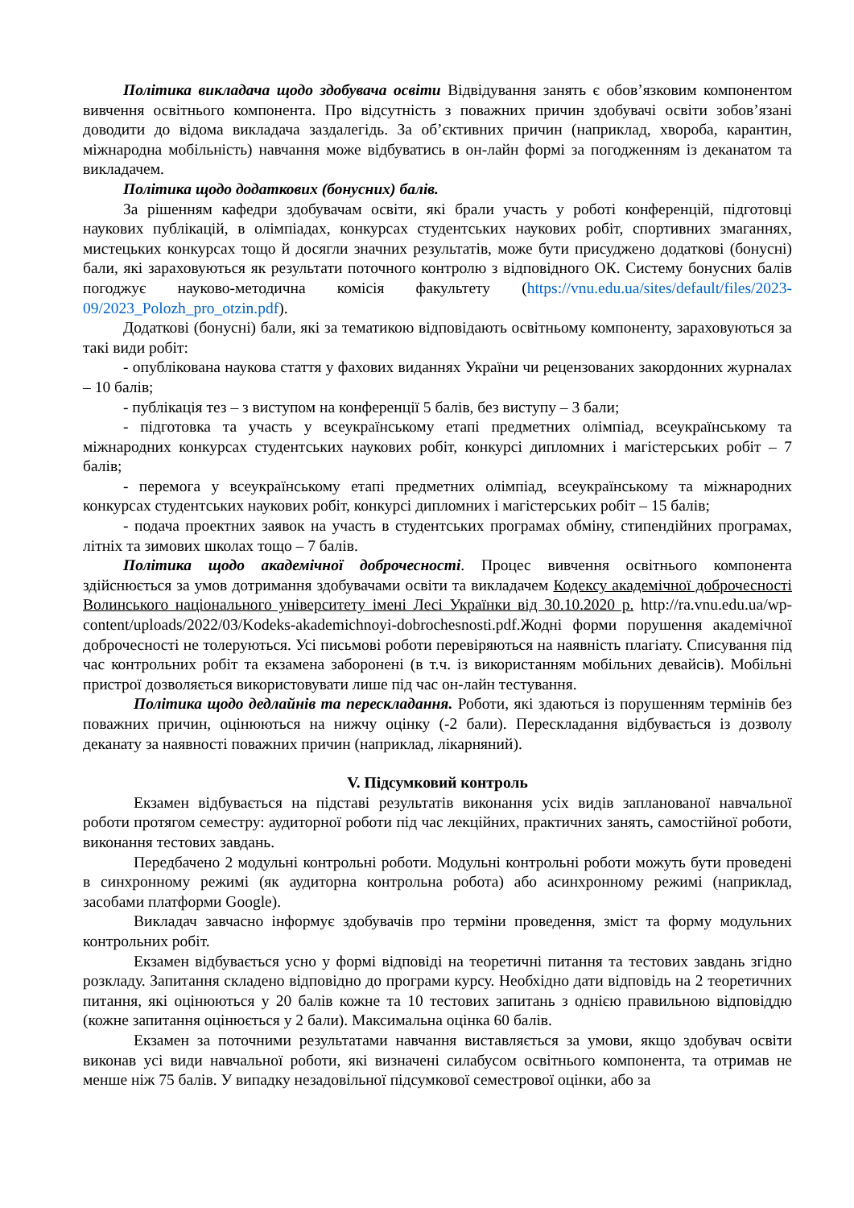Політика викладача щодо здобувача освіти Відвідування занять є обов’язковим компонентом вивчення освітнього компонента. Про відсутність з поважних причин здобувачі освіти зобов’язані доводити до відома викладача заздалегідь. За об’єктивних причин (наприклад, хвороба, карантин, міжнародна мобільність) навчання може відбуватись в он-лайн формі за погодженням із деканатом та викладачем.
Політика щодо додаткових (бонусних) балів.
За рішенням кафедри здобувачам освіти, які брали участь у роботі конференцій, підготовці наукових публікацій, в олімпіадах, конкурсах студентських наукових робіт, спортивних змаганнях, мистецьких конкурсах тощо й досягли значних результатів, може бути присуджено додаткові (бонусні) бали, які зараховуються як результати поточного контролю з відповідного ОК. Систему бонусних балів погоджує науково-методична комісія факультету (https://vnu.edu.ua/sites/default/files/2023-09/2023_Polozh_pro_otzin.pdf).
Додаткові (бонусні) бали, які за тематикою відповідають освітньому компоненту, зараховуються за такі види робіт:
- опублікована наукова стаття у фахових виданнях України чи рецензованих закордонних журналах – 10 балів;
- публікація тез – з виступом на конференції 5 балів, без виступу – 3 бали;
- підготовка та участь у всеукраїнському етапі предметних олімпіад, всеукраїнському та міжнародних конкурсах студентських наукових робіт, конкурсі дипломних і магістерських робіт – 7 балів;
- перемога у всеукраїнському етапі предметних олімпіад, всеукраїнському та міжнародних конкурсах студентських наукових робіт, конкурсі дипломних і магістерських робіт – 15 балів;
- подача проектних заявок на участь в студентських програмах обміну, стипендійних програмах, літніх та зимових школах тощо – 7 балів.
Політика щодо академічної доброчесності. Процес вивчення освітнього компонента здійснюється за умов дотримання здобувачами освіти та викладачем Кодексу академічної доброчесності Волинського національного університету імені Лесі Українки від 30.10.2020 р. http://ra.vnu.edu.ua/wp-content/uploads/2022/03/Kodeks-akademichnoyi-dobrochesnosti.pdf.Жодні форми порушення академічної доброчесності не толеруються. Усі письмові роботи перевіряються на наявність плагіату. Списування під час контрольних робіт та екзамена заборонені (в т.ч. із використанням мобільних девайсів). Мобільні пристрої дозволяється використовувати лише під час он-лайн тестування.
Політика щодо дедлайнів та перескладання. Роботи, які здаються із порушенням термінів без поважних причин, оцінюються на нижчу оцінку (-2 бали). Перескладання відбувається із дозволу деканату за наявності поважних причин (наприклад, лікарняний).
V. Підсумковий контроль
Екзамен відбувається на підставі результатів виконання усіх видів запланованої навчальної роботи протягом семестру: аудиторної роботи під час лекційних, практичних занять, самостійної роботи, виконання тестових завдань.
Передбачено 2 модульні контрольні роботи. Модульні контрольні роботи можуть бути проведені в синхронному режимі (як аудиторна контрольна робота) або асинхронному режимі (наприклад, засобами платформи Google).
Викладач завчасно інформує здобувачів про терміни проведення, зміст та форму модульних контрольних робіт.
Екзамен відбувається усно у формі відповіді на теоретичні питання та тестових завдань згідно розкладу. Запитання складено відповідно до програми курсу. Необхідно дати відповідь на 2 теоретичних питання, які оцінюються у 20 балів кожне та 10 тестових запитань з однією правильною відповіддю (кожне запитання оцінюється у 2 бали). Максимальна оцінка 60 балів.
Екзамен за поточними результатами навчання виставляється за умови, якщо здобувач освіти виконав усі види навчальної роботи, які визначені силабусом освітнього компонента, та отримав не менше ніж 75 балів. У випадку незадовільної підсумкової семестрової оцінки, або за